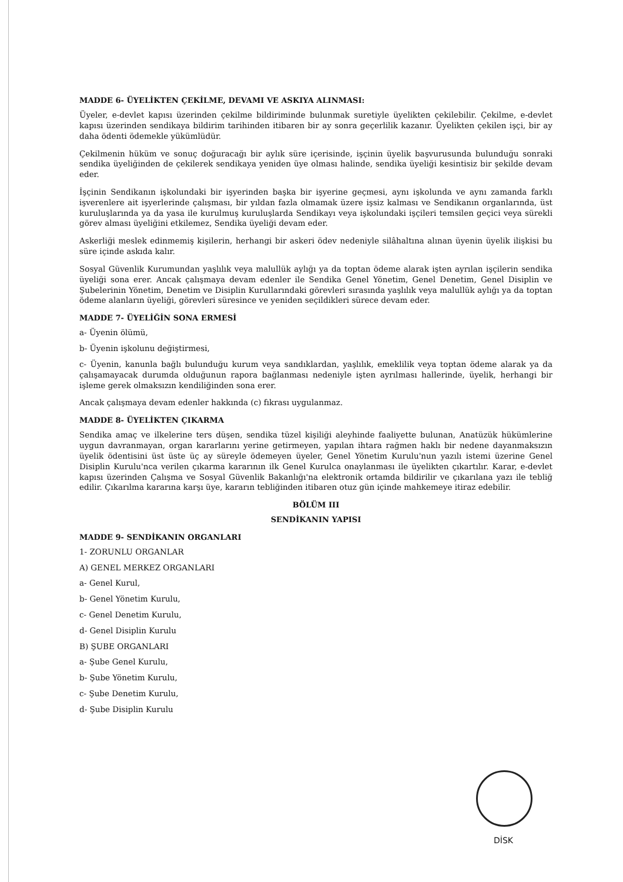MADDE 6- ÜYELİKTEN ÇEKİLME, DEVAMI VE ASKIYA ALINMASI:
Üyeler, e-devlet kapısı üzerinden çekilme bildiriminde bulunmak suretiyle üyelikten çekilebilir. Çekilme, e-devlet kapısı üzerinden sendikaya bildirim tarihinden itibaren bir ay sonra geçerlilik kazanır. Üyelikten çekilen işçi, bir ay daha ödenti ödemekle yükümlüdür.
Çekilmenin hüküm ve sonuç doğuracağı bir aylık süre içerisinde, işçinin üyelik başvurusunda bulunduğu sonraki sendika üyeliğinden de çekilerek sendikaya yeniden üye olması halinde, sendika üyeliği kesintisiz bir şekilde devam eder.
İşçinin Sendikanın işkolundaki bir işyerinden başka bir işyerine geçmesi, aynı işkolunda ve aynı zamanda farklı işverenlere ait işyerlerinde çalışması, bir yıldan fazla olmamak üzere işsiz kalması ve Sendikanın organlarında, üst kuruluşlarında ya da yasa ile kurulmuş kuruluşlarda Sendikayı veya işkolundaki işçileri temsilen geçici veya sürekli görev alması üyeliğini etkilemez, Sendika üyeliği devam eder.
Askerliği meslek edinmemiş kişilerin, herhangi bir askeri ödev nedeniyle silâhaltına alınan üyenin üyelik ilişkisi bu süre içinde askıda kalır.
Sosyal Güvenlik Kurumundan yaşlılık veya malullük aylığı ya da toptan ödeme alarak işten ayrılan işçilerin sendika üyeliği sona erer. Ancak çalışmaya devam edenler ile Sendika Genel Yönetim, Genel Denetim, Genel Disiplin ve Şubelerinin Yönetim, Denetim ve Disiplin Kurullarındaki görevleri sırasında yaşlılık veya malullük aylığı ya da toptan ödeme alanların üyeliği, görevleri süresince ve yeniden seçildikleri sürece devam eder.
MADDE 7- ÜYELİĞİN SONA ERMESİ
a- Üyenin ölümü,
b- Üyenin işkolunu değiştirmesi,
c- Üyenin, kanunla bağlı bulunduğu kurum veya sandıklardan, yaşlılık, emeklilik veya toptan ödeme alarak ya da çalışamayacak durumda olduğunun rapora bağlanması nedeniyle işten ayrılması hallerinde, üyelik, herhangi bir işleme gerek olmaksızın kendiliğinden sona erer.
Ancak çalışmaya devam edenler hakkında (c) fıkrası uygulanmaz.
MADDE 8- ÜYELİKTEN ÇIKARMA
Sendika amaç ve ilkelerine ters düşen, sendika tüzel kişiliği aleyhinde faaliyette bulunan, Anatüzük hükümlerine uygun davranmayan, organ kararlarını yerine getirmeyen, yapılan ihtara rağmen haklı bir nedene dayanmaksızın üyelik ödentisini üst üste üç ay süreyle ödemeyen üyeler, Genel Yönetim Kurulu'nun yazılı istemi üzerine Genel Disiplin Kurulu'nca verilen çıkarma kararının ilk Genel Kurulca onaylanması ile üyelikten çıkartılır. Karar, e-devlet kapısı üzerinden Çalışma ve Sosyal Güvenlik Bakanlığı'na elektronik ortamda bildirilir ve çıkarılana yazı ile tebliğ edilir. Çıkarılma kararına karşı üye, kararın tebliğinden itibaren otuz gün içinde mahkemeye itiraz edebilir.
BÖLÜM III
SENDİKANIN YAPISI
MADDE 9- SENDİKANIN ORGANLARI
1- ZORUNLU ORGANLAR
A) GENEL MERKEZ ORGANLARI
a- Genel Kurul,
b- Genel Yönetim Kurulu,
c- Genel Denetim Kurulu,
d- Genel Disiplin Kurulu
B) ŞUBE ORGANLARI
a- Şube Genel Kurulu,
b- Şube Yönetim Kurulu,
c- Şube Denetim Kurulu,
d- Şube Disiplin Kurulu
DİSK